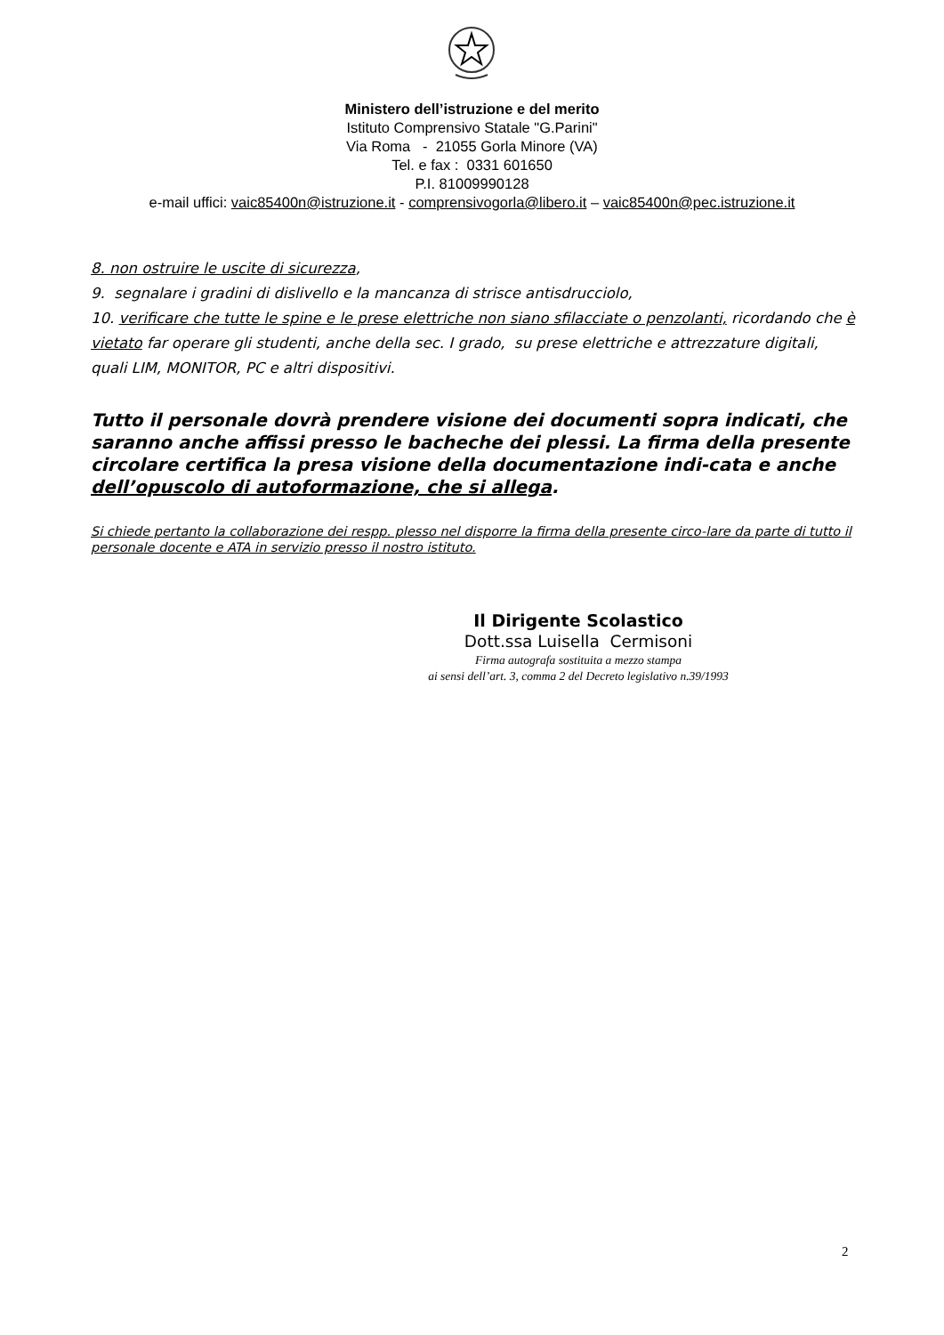Ministero dell’istruzione e del merito
Istituto Comprensivo Statale "G.Parini"
Via Roma - 21055 Gorla Minore (VA)
Tel. e fax : 0331 601650
P.I. 81009990128
e-mail uffici: vaic85400n@istruzione.it - comprensivogorla@libero.it – vaic85400n@pec.istruzione.it
8. non ostruire le uscite di sicurezza,
9. segnalare i gradini di dislivello e la mancanza di strisce antisdrucciolo,
10. verificare che tutte le spine e le prese elettriche non siano sfilacciate o penzolanti, ricordando che è vietato far operare gli studenti, anche della sec. I grado, su prese elettriche e attrezzature digitali, quali LIM, MONITOR, PC e altri dispositivi.
Tutto il personale dovrà prendere visione dei documenti sopra indicati, che saranno anche affissi presso le bacheche dei plessi. La firma della presente circolare certifica la presa visione della documentazione indi-cata e anche dell’opuscolo di autoformazione, che si allega.
Si chiede pertanto la collaborazione dei respp. plesso nel disporre la firma della presente circo-lare da parte di tutto il personale docente e ATA in servizio presso il nostro istituto.
Il Dirigente Scolastico
Dott.ssa Luisella Cermisoni
Firma autografa sostituita a mezzo stampa
ai sensi dell’art. 3, comma 2 del Decreto legislativo n.39/1993
2